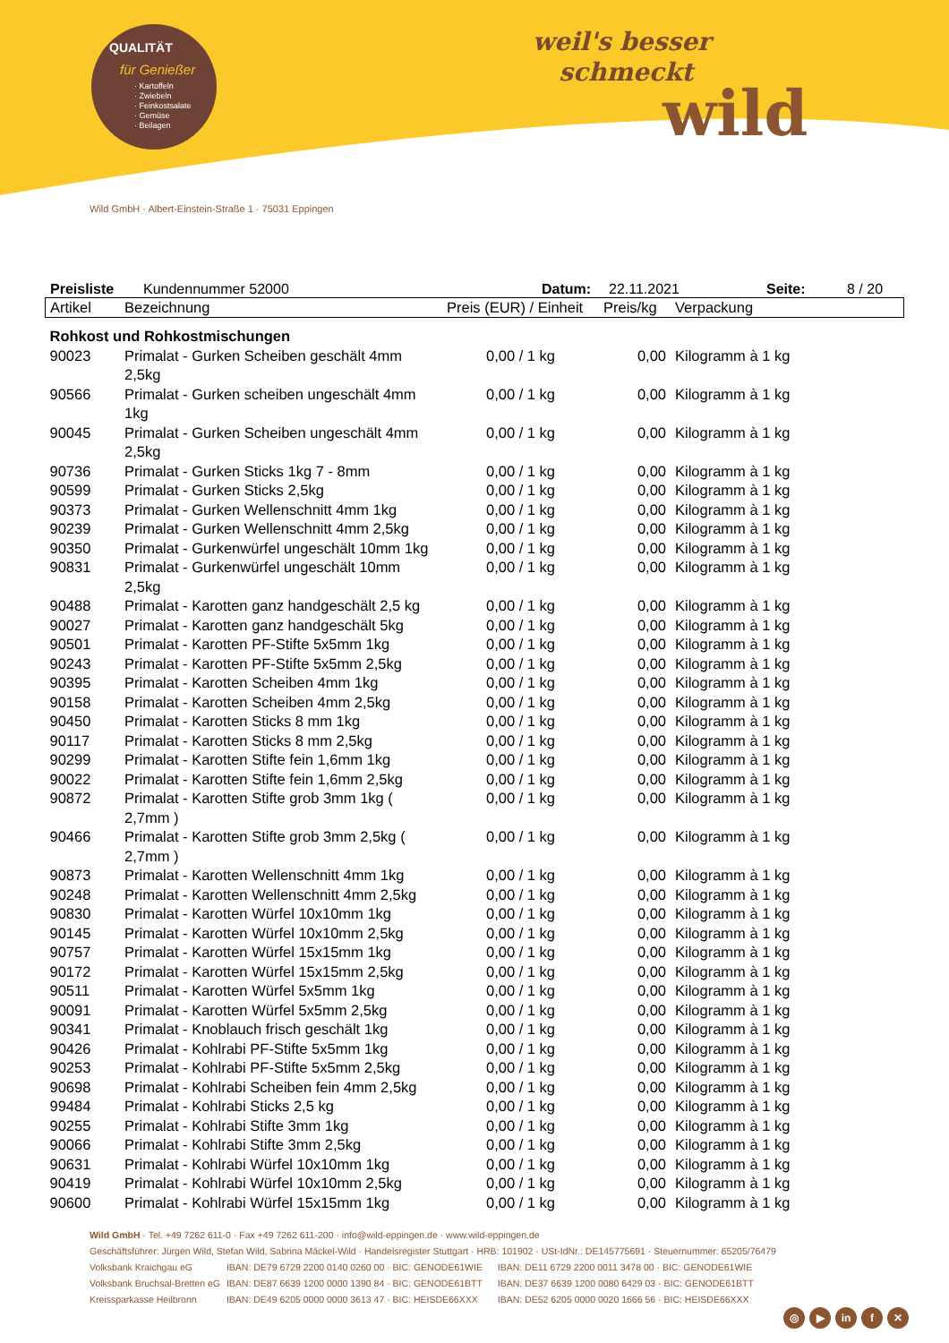QUALITÄT
für Genießer
· Kartoffeln
· Zwiebeln
· Feinkostsalate
· Gemüse
· Beilagen
weil's besser
schmeckt
wild
Wild GmbH · Albert-Einstein-Straße 1 · 75031 Eppingen
Preisliste Kundennummer 52000 Datum: 22.11.2021 Seite: 8 / 20
| Artikel | Bezeichnung | Preis (EUR) / Einheit | Preis/kg | Verpackung |
| --- | --- | --- | --- | --- |
| Rohkost und Rohkostmischungen | | | | |
| 90023 | Primalat - Gurken Scheiben geschält 4mm 2,5kg | 0,00 / 1 kg | 0,00 | Kilogramm à 1 kg |
| 90566 | Primalat - Gurken scheiben ungeschält 4mm 1kg | 0,00 / 1 kg | 0,00 | Kilogramm à 1 kg |
| 90045 | Primalat - Gurken Scheiben ungeschält 4mm 2,5kg | 0,00 / 1 kg | 0,00 | Kilogramm à 1 kg |
| 90736 | Primalat - Gurken Sticks 1kg 7 - 8mm | 0,00 / 1 kg | 0,00 | Kilogramm à 1 kg |
| 90599 | Primalat - Gurken Sticks 2,5kg | 0,00 / 1 kg | 0,00 | Kilogramm à 1 kg |
| 90373 | Primalat - Gurken Wellenschnitt 4mm 1kg | 0,00 / 1 kg | 0,00 | Kilogramm à 1 kg |
| 90239 | Primalat - Gurken Wellenschnitt 4mm 2,5kg | 0,00 / 1 kg | 0,00 | Kilogramm à 1 kg |
| 90350 | Primalat - Gurkenwürfel ungeschält 10mm 1kg | 0,00 / 1 kg | 0,00 | Kilogramm à 1 kg |
| 90831 | Primalat - Gurkenwürfel ungeschält 10mm 2,5kg | 0,00 / 1 kg | 0,00 | Kilogramm à 1 kg |
| 90488 | Primalat - Karotten ganz handgeschält 2,5 kg | 0,00 / 1 kg | 0,00 | Kilogramm à 1 kg |
| 90027 | Primalat - Karotten ganz handgeschält 5kg | 0,00 / 1 kg | 0,00 | Kilogramm à 1 kg |
| 90501 | Primalat - Karotten PF-Stifte 5x5mm 1kg | 0,00 / 1 kg | 0,00 | Kilogramm à 1 kg |
| 90243 | Primalat - Karotten PF-Stifte 5x5mm 2,5kg | 0,00 / 1 kg | 0,00 | Kilogramm à 1 kg |
| 90395 | Primalat - Karotten Scheiben 4mm 1kg | 0,00 / 1 kg | 0,00 | Kilogramm à 1 kg |
| 90158 | Primalat - Karotten Scheiben 4mm 2,5kg | 0,00 / 1 kg | 0,00 | Kilogramm à 1 kg |
| 90450 | Primalat - Karotten Sticks 8 mm 1kg | 0,00 / 1 kg | 0,00 | Kilogramm à 1 kg |
| 90117 | Primalat - Karotten Sticks 8 mm 2,5kg | 0,00 / 1 kg | 0,00 | Kilogramm à 1 kg |
| 90299 | Primalat - Karotten Stifte fein 1,6mm 1kg | 0,00 / 1 kg | 0,00 | Kilogramm à 1 kg |
| 90022 | Primalat - Karotten Stifte fein 1,6mm 2,5kg | 0,00 / 1 kg | 0,00 | Kilogramm à 1 kg |
| 90872 | Primalat - Karotten Stifte grob 3mm 1kg ( 2,7mm ) | 0,00 / 1 kg | 0,00 | Kilogramm à 1 kg |
| 90466 | Primalat - Karotten Stifte grob 3mm 2,5kg ( 2,7mm ) | 0,00 / 1 kg | 0,00 | Kilogramm à 1 kg |
| 90873 | Primalat - Karotten Wellenschnitt 4mm 1kg | 0,00 / 1 kg | 0,00 | Kilogramm à 1 kg |
| 90248 | Primalat - Karotten Wellenschnitt 4mm 2,5kg | 0,00 / 1 kg | 0,00 | Kilogramm à 1 kg |
| 90830 | Primalat - Karotten Würfel 10x10mm 1kg | 0,00 / 1 kg | 0,00 | Kilogramm à 1 kg |
| 90145 | Primalat - Karotten Würfel 10x10mm 2,5kg | 0,00 / 1 kg | 0,00 | Kilogramm à 1 kg |
| 90757 | Primalat - Karotten Würfel 15x15mm 1kg | 0,00 / 1 kg | 0,00 | Kilogramm à 1 kg |
| 90172 | Primalat - Karotten Würfel 15x15mm 2,5kg | 0,00 / 1 kg | 0,00 | Kilogramm à 1 kg |
| 90511 | Primalat - Karotten Würfel 5x5mm 1kg | 0,00 / 1 kg | 0,00 | Kilogramm à 1 kg |
| 90091 | Primalat - Karotten Würfel 5x5mm 2,5kg | 0,00 / 1 kg | 0,00 | Kilogramm à 1 kg |
| 90341 | Primalat - Knoblauch frisch geschält 1kg | 0,00 / 1 kg | 0,00 | Kilogramm à 1 kg |
| 90426 | Primalat - Kohlrabi PF-Stifte 5x5mm 1kg | 0,00 / 1 kg | 0,00 | Kilogramm à 1 kg |
| 90253 | Primalat - Kohlrabi PF-Stifte 5x5mm 2,5kg | 0,00 / 1 kg | 0,00 | Kilogramm à 1 kg |
| 90698 | Primalat - Kohlrabi Scheiben fein 4mm 2,5kg | 0,00 / 1 kg | 0,00 | Kilogramm à 1 kg |
| 99484 | Primalat - Kohlrabi Sticks 2,5 kg | 0,00 / 1 kg | 0,00 | Kilogramm à 1 kg |
| 90255 | Primalat - Kohlrabi Stifte 3mm 1kg | 0,00 / 1 kg | 0,00 | Kilogramm à 1 kg |
| 90066 | Primalat - Kohlrabi Stifte 3mm 2,5kg | 0,00 / 1 kg | 0,00 | Kilogramm à 1 kg |
| 90631 | Primalat - Kohlrabi Würfel 10x10mm 1kg | 0,00 / 1 kg | 0,00 | Kilogramm à 1 kg |
| 90419 | Primalat - Kohlrabi Würfel 10x10mm 2,5kg | 0,00 / 1 kg | 0,00 | Kilogramm à 1 kg |
| 90600 | Primalat - Kohlrabi Würfel 15x15mm 1kg | 0,00 / 1 kg | 0,00 | Kilogramm à 1 kg |
Wild GmbH · Tel. +49 7262 611-0 · Fax +49 7262 611-200 · info@wild-eppingen.de · www.wild-eppingen.de
Geschäftsführer: Jürgen Wild, Stefan Wild, Sabrina Mäckel-Wild · Handelsregister Stuttgart · HRB: 101902 · USt-IdNr.: DE145775691 · Steuernummer: 65205/76479
Volksbank Kraichgau eG IBAN: DE79 6729 2200 0140 0260 00 · BIC: GENODE61WIE IBAN: DE11 6729 2200 0011 3478 00 · BIC: GENODE61WIE
Volksbank Bruchsal-Bretten eG IBAN: DE87 6639 1200 0000 1390 84 · BIC: GENODE61BTT IBAN: DE37 6639 1200 0080 6429 03 · BIC: GENODE61BTT
Kreissparkasse Heilbronn IBAN: DE49 6205 0000 0000 3613 47 · BIC: HEISDE66XXX IBAN: DE52 6205 0000 0020 1666 56 · BIC: HEISDE66XXX
◎ ▶ in f ✕